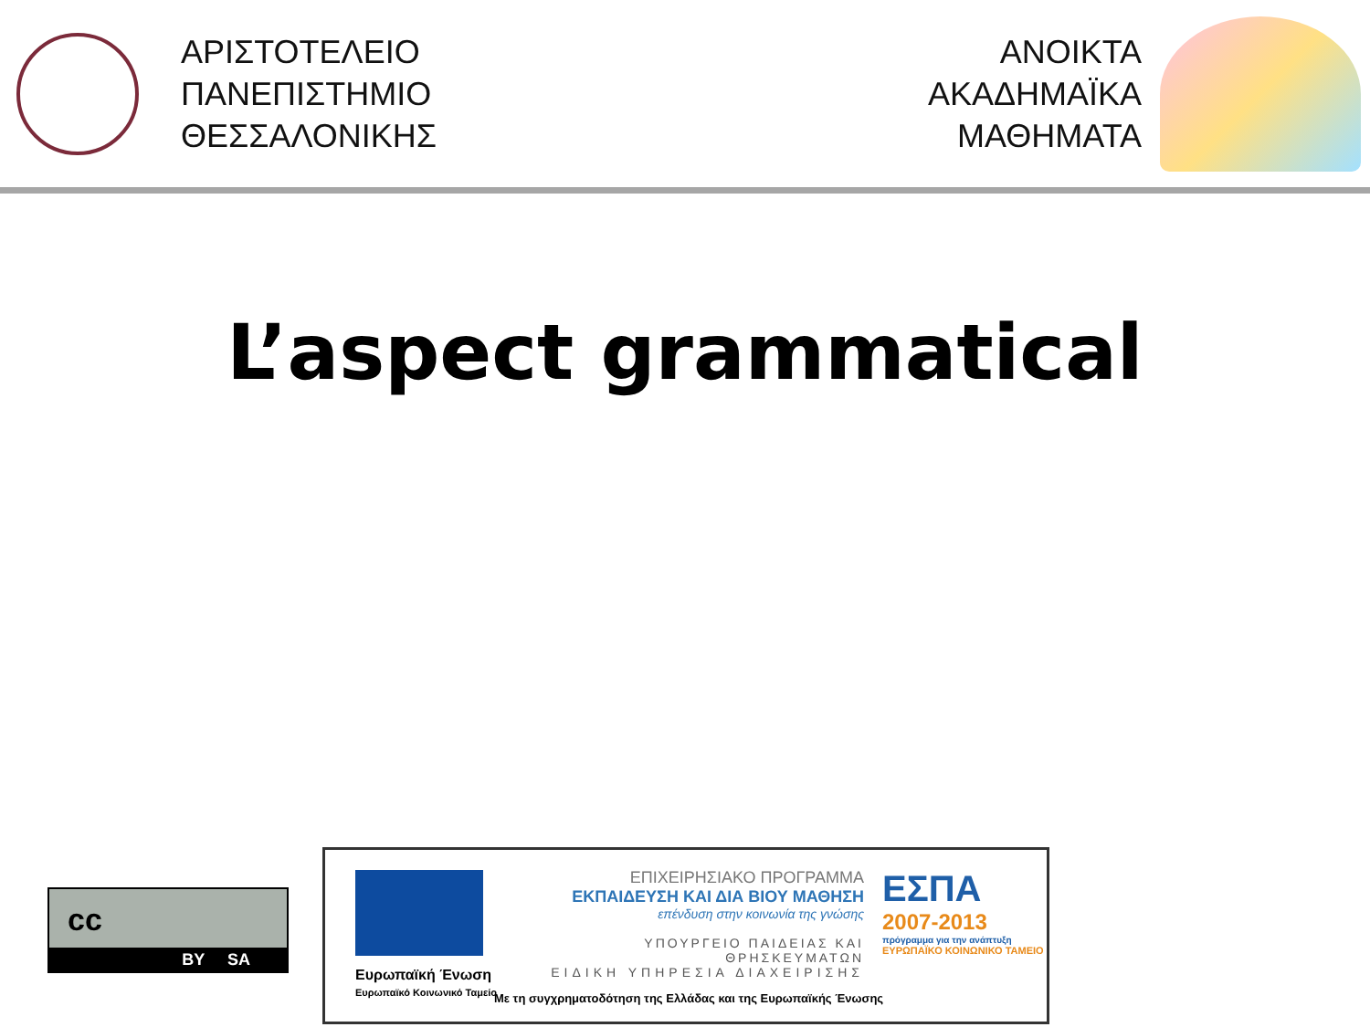ΑΡΙΣΤΟΤΕΛΕΙΟ
ΠΑΝΕΠΙΣΤΗΜΙΟ
ΘΕΣΣΑΛΟΝΙΚΗΣ
ΑΝΟΙΚΤΑ
ΑΚΑΔΗΜΑΪΚΑ
ΜΑΘΗΜΑΤΑ
L’aspect grammatical
cc
BY SA
Ευρωπαϊκή Ένωση
Ευρωπαϊκό Κοινωνικό Ταμείο
ΕΠΙΧΕΙΡΗΣΙΑΚΟ ΠΡΟΓΡΑΜΜΑ
ΕΚΠΑΙΔΕΥΣΗ ΚΑΙ ΔΙΑ ΒΙΟΥ ΜΑΘΗΣΗ
επένδυση στην κοινωνία της γνώσης
ΥΠΟΥΡΓΕΙΟ ΠΑΙΔΕΙΑΣ ΚΑΙ ΘΡΗΣΚΕΥΜΑΤΩΝ
ΕΙΔΙΚΗ ΥΠΗΡΕΣΙΑ ΔΙΑΧΕΙΡΙΣΗΣ
ΕΣΠΑ
2007-2013
πρόγραμμα για την ανάπτυξη
ΕΥΡΩΠΑΪΚΟ ΚΟΙΝΩΝΙΚΟ ΤΑΜΕΙΟ
Με τη συγχρηματοδότηση της Ελλάδας και της Ευρωπαϊκής Ένωσης